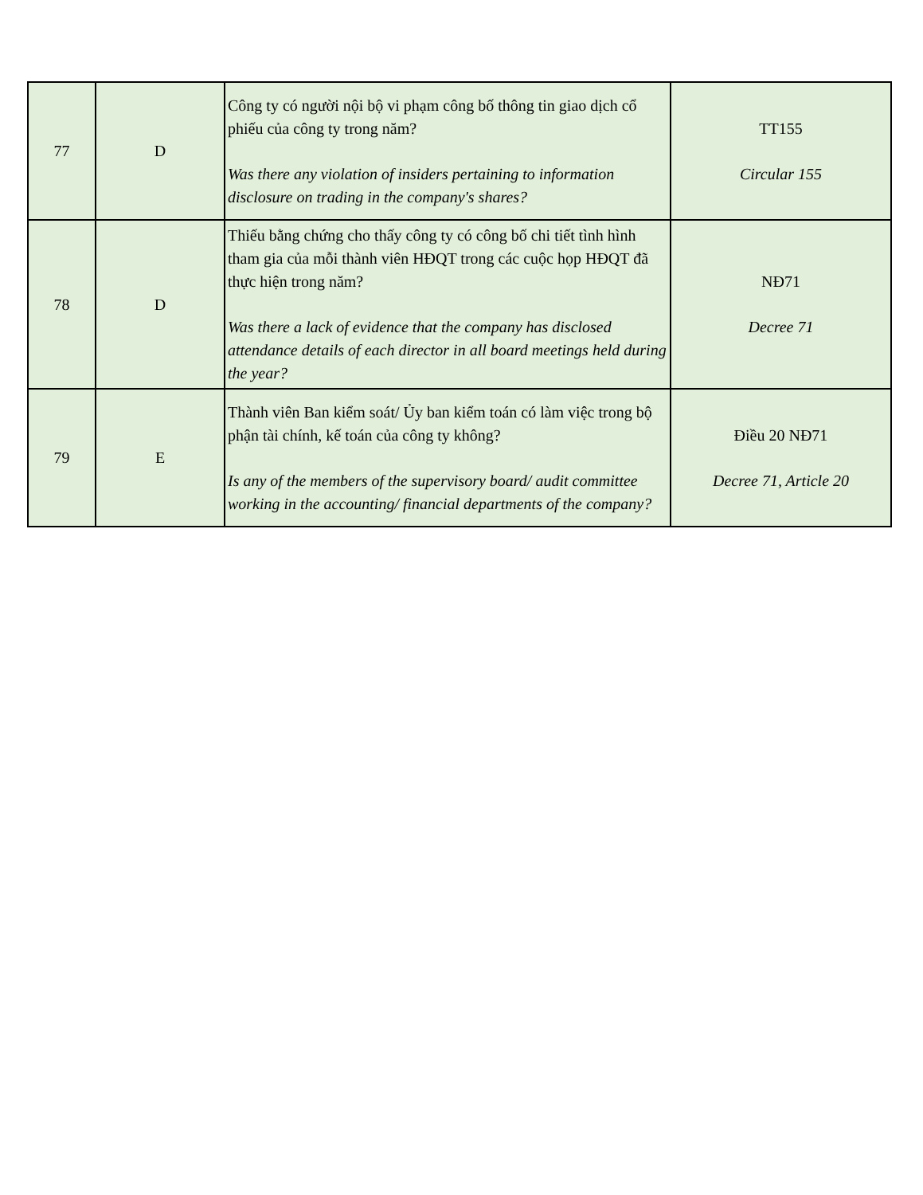| 77 | D | Công ty có người nội bộ vi phạm công bố thông tin giao dịch cổ phiếu của công ty trong năm? Was there any violation of insiders pertaining to information disclosure on trading in the company's shares? | TT155 Circular 155 |
| 78 | D | Thiếu bằng chứng cho thấy công ty có công bố chi tiết tình hình tham gia của mỗi thành viên HĐQT trong các cuộc họp HĐQT đã thực hiện trong năm? Was there a lack of evidence that the company has disclosed attendance details of each director in all board meetings held during the year? | NĐ71 Decree 71 |
| 79 | E | Thành viên Ban kiểm soát/ Ủy ban kiểm toán có làm việc trong bộ phận tài chính, kế toán của công ty không? Is any of the members of the supervisory board/ audit committee working in the accounting/ financial departments of the company? | Điều 20 NĐ71 Decree 71, Article 20 |